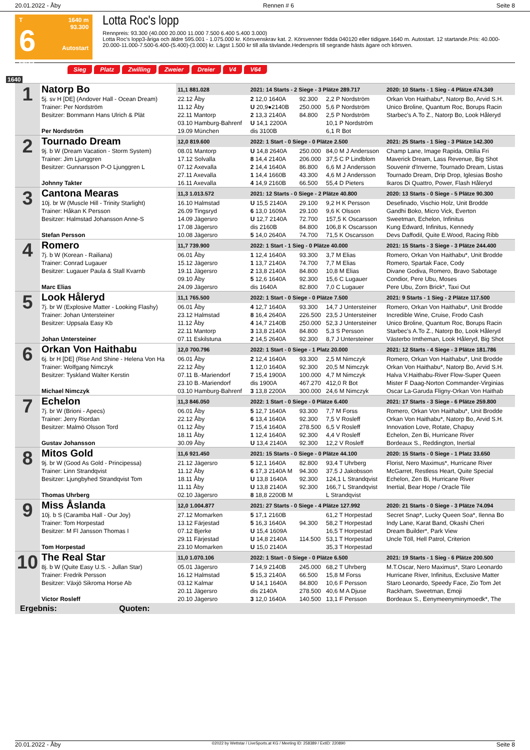20.01.2022 - Åby Rennen # 6 Seite 8
T
6
20:14
1640 m
93.300
Autostart
Lotta Roc's lopp
Rennpreis: 93.300 (40.000 20.000 11.000 7.500 6.400 5.400 3.000)
Lotta Roc's lopp3-åriga och äldre 595.001 - 1.075.000 kr. Körsvenskrav kat. 2. Körsvenner födda 040120 eller tidigare.1640 m. Autostart. 12 startande.Pris: 40.000-20.000-11.000-7.500-6.400-(5.400)-(3.000) kr. Lägst 1.500 kr till alla tävlande.Hederspris till segrande hästs ägare och körsven.
Sieg Platz Zwilling Zweier Dreier V4 V64
1640
| 1 | Natorp Bo | 11,1 881.028 | 2021: 14 Starts - 2 Siege - 3 Plätze 289.717 | | | 2020: 10 Starts - 1 Sieg - 4 Plätze 474.349 |
| | 5j. sv H [DE] (Andover Hall - Ocean Dream) | 22.12 Åby | 2 12,0 1640A | 92.300 | 2,2 P Nordström | Orkan Von Haithabu*, Natorp Bo, Arvid S.H. |
| | Trainer: Per Nordström | 11.12 Åby | U 20,9●2140B | 250.000 | 5,6 P Nordström | Unico Broline, Quantum Roc, Borups Racin |
| | Besitzer: Bornmann Hans Ulrich & Plät | 22.11 Mantorp | 2 13,3 2140A | 84.800 | 2,5 P Nordström | Starbec's A.To Z., Natorp Bo, Look Håleryd |
| | | 03.10 Hamburg-Bahrenf | U 14,1 2200A | | 10,1 P Nordström | |
| | Per Nordström | 19.09 München | dis 3100B | | 6,1 R Bot | |
| 2 | Tournado Dream | 12,0 819.600 | 2022: 1 Start - 0 Siege - 0 Plätze 2.500 | | | 2021: 25 Starts - 1 Sieg - 3 Plätze 142.300 |
| | 9j. b W (Dream Vacation - Storm System) | 08.01 Mantorp | U 14,8 2640A | 250.000 | 84,0 M J Andersson | Champ Lane, Image Rapida, Ottilia Fri |
| | Trainer: Jim Ljunggren | 17.12 Solvalla | 8 14,4 2140A | 206.000 | 37,5 C P Lindblom | Maverick Dream, Lass Revenue, Big Shot |
| | Besitzer: Gunnarsson P-O Ljunggren L | 07.12 Axevalla | 2 14,4 1640A | 86.800 | 6,6 M J Andersson | Souvenir d'Inverne, Tournado Dream, Listas |
| | | 27.11 Axevalla | 1 14,4 1660B | 43.300 | 4,6 M J Andersson | Tournado Dream, Drip Drop, Iglesias Bosho |
| | Johnny Takter | 16.11 Axevalla | 4 14,9 2160B | 66.500 | 55,4 D Pieters | Ikaros Di Quattro, Power, Flash Håleryd |
| 3 | Cantona Mearas | 11,3 1.013.572 | 2021: 12 Starts - 0 Siege - 2 Plätze 40.800 | | | 2020: 13 Starts - 0 Siege - 5 Plätze 90.300 |
| | 10j. br W (Muscle Hill - Trinity Starlight) | 16.10 Halmstad | U 15,5 2140A | 29.100 | 9,2 H K Persson | Desefinado, Vischio Holz, Unit Brodde |
| | Trainer: Håkan K Persson | 26.09 Tingsryd | 6 13,0 1609A | 29.100 | 9,6 K Olsson | Gandhi Boko, Micro Vick, Everton |
| | Besitzer: Halmstad Johansson Anne-S | 14.09 Jägersro | U 12,7 2140A | 72.700 | 157,5 K Oscarsson | Sweetman, Echelon, Infinitus |
| | | 17.08 Jägersro | dis 2160B | 84.800 | 106,8 K Oscarsson | Kung Edward, Infinitus, Kennedy |
| | Stefan Persson | 10.08 Jägersro | 5 14,0 2640A | 74.700 | 71,5 K Oscarsson | Devs Daffodil, Quite E.Wood, Racing Ribb |
| 4 | Romero | 11,7 739.900 | 2022: 1 Start - 1 Sieg - 0 Plätze 40.000 | | | 2021: 15 Starts - 3 Siege - 3 Plätze 244.400 |
| | 7j. b W (Korean - Railiana) | 06.01 Åby | 1 12,4 1640A | 93.300 | 3,7 M Elias | Romero, Orkan Von Haithabu*, Unit Brodde |
| | Trainer: Conrad Lugauer | 15.12 Jägersro | 1 13,7 2140A | 74.700 | 7,7 M Elias | Romero, Spartak Face, Cody |
| | Besitzer: Lugauer Paula & Stall Kvarnb | 19.11 Jägersro | 2 13,8 2140A | 84.800 | 10,8 M Elias | Divane Godiva, Romero, Bravo Sabotage |
| | | 09.10 Åby | 5 12,6 1640A | 92.300 | 15,6 C Lugauer | Condior, Pere Ubu, Moses |
| | Marc Elias | 24.09 Jägersro | dis 1640A | 82.800 | 7,0 C Lugauer | Pere Ubu, Zorn Brick*, Taxi Out |
| 5 | Look Håleryd | 11,1 765.500 | 2022: 1 Start - 0 Siege - 0 Plätze 7.500 | | | 2021: 9 Starts - 1 Sieg - 2 Plätze 117.500 |
| | 7j. br W (Explosive Matter - Looking Flashy) | 06.01 Åby | 4 12,7 1640A | 93.300 | 14,7 J Untersteiner | Romero, Orkan Von Haithabu*, Unit Brodde |
| | Trainer: Johan Untersteiner | 23.12 Halmstad | 8 16,4 2640A | 226.500 | 23,5 J Untersteiner | Incredible Wine, Cruise, Frodo Cash |
| | Besitzer: Uppsala Easy Kb | 11.12 Åby | 4 14,7 2140B | 250.000 | 52,3 J Untersteiner | Unico Broline, Quantum Roc, Borups Racin |
| | | 22.11 Mantorp | 3 13,8 2140A | 84.800 | 5,3 S Persson | Starbec's A.To Z., Natorp Bo, Look Håleryd |
| | Johan Untersteiner | 07.11 Eskilstuna | 2 14,5 2640A | 92.300 | 8,7 J Untersteiner | Västerbo Imtheman, Look Håleryd, Big Shot |
| 6 | Orkan Von Haithabu | 12,0 700.796 | 2022: 1 Start - 0 Siege - 1 Platz 20.000 | | | 2021: 12 Starts - 4 Siege - 3 Plätze 181.786 |
| | 6j. br H [DE] (Rise And Shine - Helena Von Ha | 06.01 Åby | 2 12,4 1640A | 93.300 | 2,5 M Nimczyk | Romero, Orkan Von Haithabu*, Unit Brodde |
| | Trainer: Wolfgang Nimczyk | 22.12 Åby | 1 12,0 1640A | 92.300 | 20,5 M Nimczyk | Orkan Von Haithabu*, Natorp Bo, Arvid S.H. |
| | Besitzer: Tyskland Walter Kerstin | 07.11 B.-Mariendorf | 7 15,4 1900A | 100.000 | 4,7 M Nimczyk | Halva V.Haithabu-River Flow-Super Queen |
| | | 23.10 B.-Mariendorf | dis 1900A | 467.270 | 412,0 R Bot | Mister F Daag-Norton Commander-Virginias |
| | Michael Nimczyk | 03.10 Hamburg-Bahrenf | 3 13,8 2200A | 300.000 | 24,6 M Nimczyk | Oscar La-Garuda Fligny-Orkan Von Haithab |
| 7 | Echelon | 11,3 846.050 | 2022: 1 Start - 0 Siege - 0 Plätze 6.400 | | | 2021: 17 Starts - 3 Siege - 6 Plätze 259.800 |
| | 7j. br W (Brioni - Apecs) | 06.01 Åby | 5 12,7 1640A | 93.300 | 7,7 M Forss | Romero, Orkan Von Haithabu*, Unit Brodde |
| | Trainer: Jerry Riordan | 22.12 Åby | 6 13,4 1640A | 92.300 | 7,5 V Rosleff | Orkan Von Haithabu*, Natorp Bo, Arvid S.H. |
| | Besitzer: Malmö Olsson Tord | 01.12 Åby | 7 15,4 1640A | 278.500 | 6,5 V Rosleff | Innovation Love, Rotate, Chapuy |
| | | 18.11 Åby | 1 12,4 1640A | 92.300 | 4,4 V Rosleff | Echelon, Zen Bi, Hurricane River |
| | Gustav Johansson | 30.09 Åby | U 13,4 2140A | 92.300 | 12,2 V Rosleff | Bordeaux S., Reddington, Inertial |
| 8 | Mitos Gold | 11,6 921.450 | 2021: 15 Starts - 0 Siege - 0 Plätze 44.100 | | | 2020: 15 Starts - 0 Siege - 1 Platz 33.650 |
| | 9j. br W (Good As Gold - Principessa) | 21.12 Jägersro | 5 12,1 1640A | 82.800 | 93,4 T Uhrberg | Florist, Nero Maximus*, Hurricane River |
| | Trainer: Linn Strandqvist | 11.12 Åby | 6 17,3 2140A M | 94.300 | 37,5 J Jakobsson | McGarret, Restless Heart, Quite Special |
| | Besitzer: Ljungbyhed Strandqvist Tom | 18.11 Åby | U 13,8 1640A | 92.300 | 124,1 L Strandqvist | Echelon, Zen Bi, Hurricane River |
| | | 11.11 Åby | U 13,8 2140A | 92.300 | 166,7 L Strandqvist | Inertial, Bear Hope / Oracle Tile |
| | Thomas Uhrberg | 02.10 Jägersro | 8 18,8 2200B M | | L Strandqvist | |
| 9 | Miss Åslanda | 12,0 1.004.877 | 2021: 27 Starts - 0 Siege - 4 Plätze 127.992 | | | 2020: 21 Starts - 0 Siege - 3 Plätze 74.094 |
| | 10j. b S (Caramba Hall - Our Joy) | 27.12 Momarken | 5 17,1 2160B | | 61,2 T Horpestad | Secret Snap*, Lucky Queen Soa*, Ilenna Bo |
| | Trainer: Tom Horpestad | 13.12 Färjestad | 5 16,3 1640A | 94.300 | 58,2 T Horpestad | Indy Lane, Karat Band, Okashi Cheri |
| | Besitzer: M Fl Jansson Thomas I | 07.12 Bjerke | U 15,4 1609A | | 16,5 T Horpestad | Dream Builder*, Park View |
| | | 29.11 Färjestad | U 14,8 2140A | 114.500 | 53,1 T Horpestad | Uncle Töll, Hell Patrol, Criterion |
| | Tom Horpestad | 23.10 Momarken | U 15,0 2140A | | 35,3 T Horpestad | |
| 10 | The Real Star | 11,0 1.070.106 | 2022: 1 Start - 0 Siege - 0 Plätze 6.500 | | | 2021: 19 Starts - 1 Sieg - 6 Plätze 200.500 |
| | 8j. b W (Quite Easy U.S. - Jullan Star) | 05.01 Jägersro | 7 14,9 2140B | 245.000 | 68,2 T Uhrberg | M.T.Oscar, Nero Maximus*, Staro Leonardo |
| | Trainer: Fredrik Persson | 16.12 Halmstad | 5 15,3 2140A | 66.500 | 15,8 M Forss | Hurricane River, Infinitus, Exclusive Matter |
| | Besitzer: Växjö Sikroma Horse Ab | 03.12 Kalmar | U 14,1 1640A | 84.800 | 10,6 F Persson | Staro Leonardo, Speedy Face, Zio Tom Jet |
| | | 20.11 Jägersro | dis 2140A | 278.500 | 40,6 M A Djuse | Rackham, Sweetman, Emoji |
| | Victor Rosleff | 20.10 Jägersro | 3 12,0 1640A | 140.500 | 13,1 F Persson | Bordeaux S., Eenymeenyminymoedk*, The |
Ergebnis: Quoten:
20.01.2022 - Åby ©2022 by Wettstar / LiveSports.at KG / Meeting ID: 258389 / ExtID: 220890 Seite 8